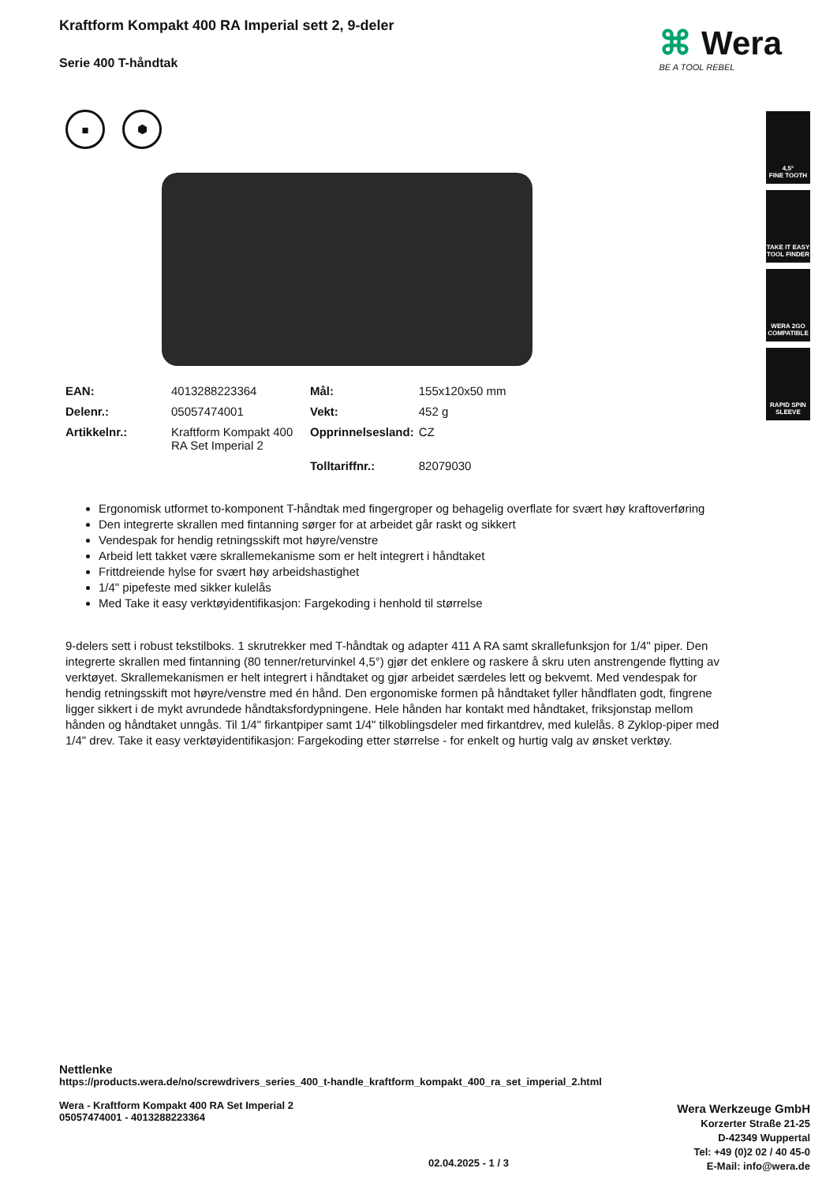Kraftform Kompakt 400 RA Imperial sett 2, 9-deler
Serie 400 T-håndtak
■ ⬢
| EAN: | 4013288223364 | Mål: | 155x120x50 mm |
| Delenr.: | 05057474001 | Vekt: | 452 g |
| Artikkelnr.: | Kraftform Kompakt 400 RA Set Imperial 2 | Opprinnelsesland: | CZ |
| | | Tolltariffnr.: | 82079030 |
Ergonomisk utformet to-komponent T-håndtak med fingergroper og behagelig overflate for svært høy kraftoverføring
Den integrerte skrallen med fintanning sørger for at arbeidet går raskt og sikkert
Vendespak for hendig retningsskift mot høyre/venstre
Arbeid lett takket være skrallemekanisme som er helt integrert i håndtaket
Frittdreiende hylse for svært høy arbeidshastighet
1/4" pipefeste med sikker kulelås
Med Take it easy verktøyidentifikasjon: Fargekoding i henhold til størrelse
9-delers sett i robust tekstilboks. 1 skrutrekker med T-håndtak og adapter 411 A RA samt skrallefunksjon for 1/4" piper. Den integrerte skrallen med fintanning (80 tenner/returvinkel 4,5°) gjør det enklere og raskere å skru uten anstrengende flytting av verktøyet. Skrallemekanismen er helt integrert i håndtaket og gjør arbeidet særdeles lett og bekvemt. Med vendespak for hendig retningsskift mot høyre/venstre med én hånd. Den ergonomiske formen på håndtaket fyller håndflaten godt, fingrene ligger sikkert i de mykt avrundede håndtaksfordypningene. Hele hånden har kontakt med håndtaket, friksjonstap mellom hånden og håndtaket unngås. Til 1/4" firkantpiper samt 1/4" tilkoblingsdeler med firkantdrev, med kulelås. 8 Zyklop-piper med 1/4" drev. Take it easy verktøyidentifikasjon: Fargekoding etter størrelse - for enkelt og hurtig valg av ønsket verktøy.
⌘ Wera
BE A TOOL REBEL
4,5°
FINE TOOTH
TAKE IT EASY TOOL FINDER
WERA 2GO COMPATIBLE
RAPID SPIN SLEEVE
Nettlenke
https://products.wera.de/no/screwdrivers_series_400_t-handle_kraftform_kompakt_400_ra_set_imperial_2.html
Wera - Kraftform Kompakt 400 RA Set Imperial 2
05057474001 - 4013288223364
Wera Werkzeuge GmbH
Korzerter Straße 21-25
D-42349 Wuppertal
Tel: +49 (0)2 02 / 40 45-0
E-Mail: info@wera.de
02.04.2025 - 1 / 3